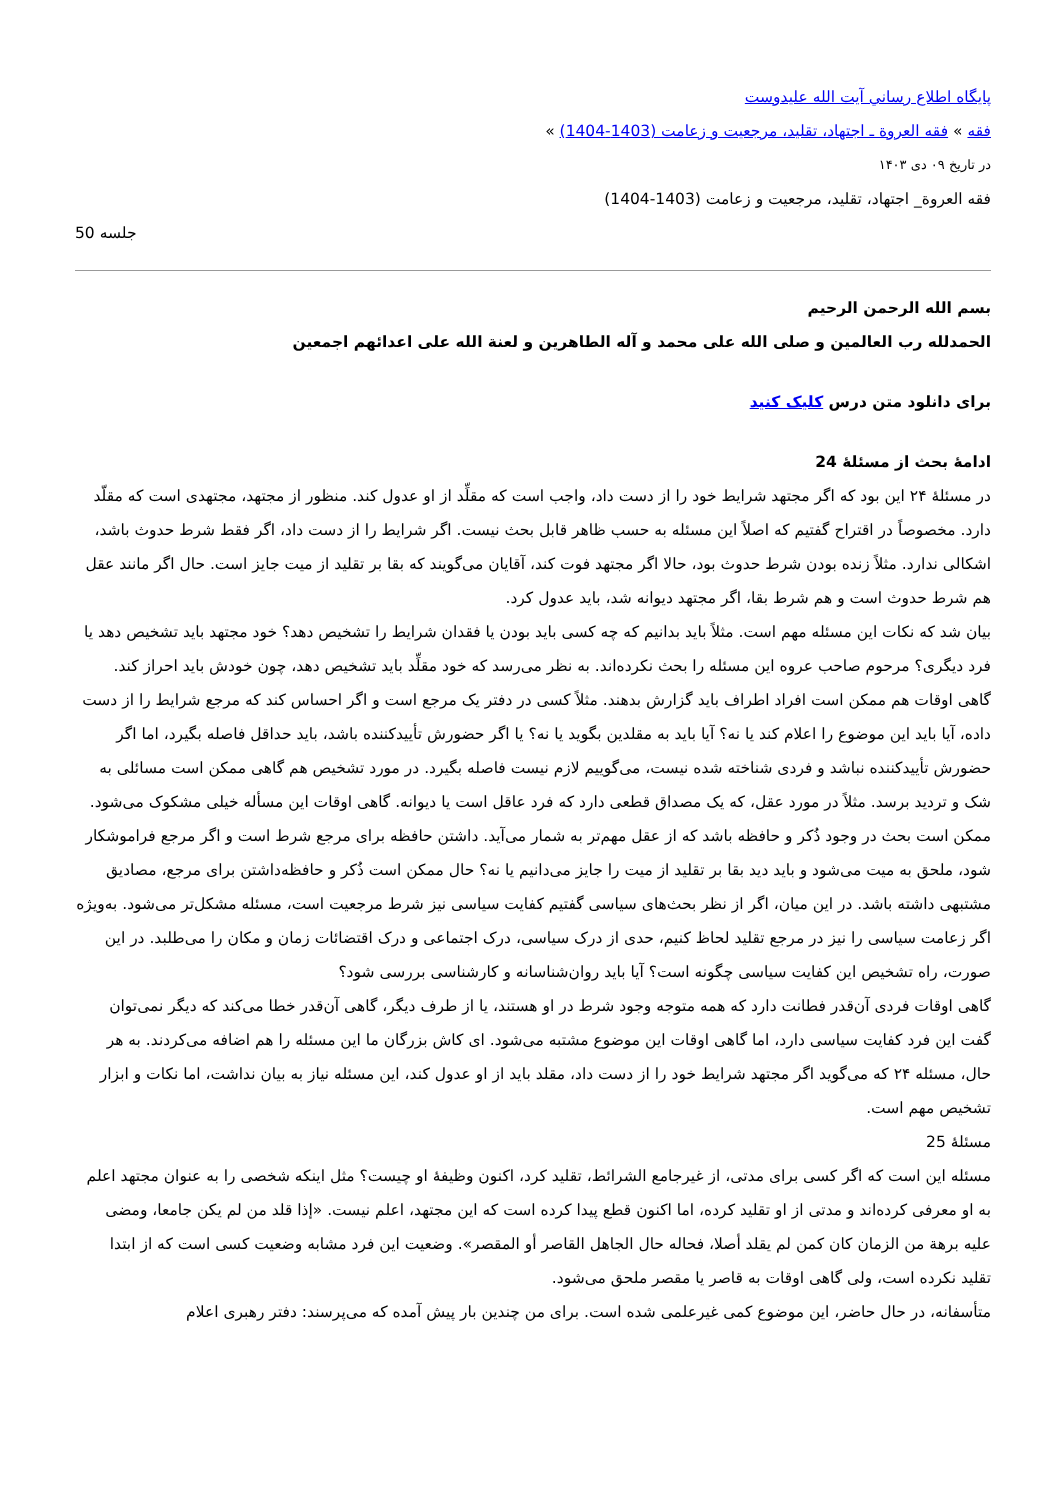پایگاه اطلاع رساني آيت الله عليدوست
فقه » فقه العروة ـ اجتهاد، تقلید، مرجعیت و زعامت (1403-1404) »
در تاریخ ۰۹ دی ۱۴۰۳
فقه العروة_ اجتهاد، تقلید، مرجعیت و زعامت (1403-1404)
جلسه 50
بسم الله الرحمن الرحیم
الحمدلله رب العالمین و صلی الله علی محمد و آله الطاهرین و لعنة الله علی اعدائهم اجمعین
برای دانلود متن درس کلیک کنید
ادامهٔ بحث از مسئلهٔ 24
در مسئلهٔ ۲۴ این بود که اگر مجتهد شرایط خود را از دست داد، واجب است که مقلِّد از او عدول کند. منظور از مجتهد، مجتهدی است که مقلّد دارد. مخصوصاً در اقتراح گفتیم که اصلاً این مسئله به حسب ظاهر قابل بحث نیست. اگر شرایط را از دست داد، اگر فقط شرط حدوث باشد، اشکالی ندارد. مثلاً زنده بودن شرط حدوث بود، حالا اگر مجتهد فوت کند، آقایان می‌گویند که بقا بر تقلید از میت جایز است. حال اگر مانند عقل هم شرط حدوث است و هم شرط بقا، اگر مجتهد دیوانه شد، باید عدول کرد.
بیان شد که نکات این مسئله مهم است. مثلاً باید بدانیم که چه کسی باید بودن یا فقدان شرایط را تشخیص دهد؟ خود مجتهد باید تشخیص دهد یا فرد دیگری؟ مرحوم صاحب عروه این مسئله را بحث نکرده‌اند. به نظر می‌رسد که خود مقلِّد باید تشخیص دهد، چون خودش باید احراز کند.
گاهی اوقات هم ممکن است افراد اطراف باید گزارش بدهند. مثلاً کسی در دفتر یک مرجع است و اگر احساس کند که مرجع شرایط را از دست داده، آیا باید این موضوع را اعلام کند یا نه؟ آیا باید به مقلدین بگوید یا نه؟ یا اگر حضورش تأییدکننده باشد، باید حداقل فاصله بگیرد، اما اگر حضورش تأییدکننده نباشد و فردی شناخته شده نیست، می‌گوییم لازم نیست فاصله بگیرد. در مورد تشخیص هم گاهی ممکن است مسائلی به شک و تردید برسد. مثلاً در مورد عقل، که یک مصداق قطعی دارد که فرد عاقل است یا دیوانه. گاهی اوقات این مسأله خیلی مشکوک می‌شود. ممکن است بحث در وجود ذُکر و حافظه باشد که از عقل مهم‌تر به شمار می‌آید. داشتن حافظه برای مرجع شرط است و اگر مرجع فراموشکار شود، ملحق به میت می‌شود و باید دید بقا بر تقلید از میت را جایز می‌دانیم یا نه؟ حال ممکن است ذُکر و حافظه‌داشتن برای مرجع، مصادیق مشتبهی داشته باشد. در این میان، اگر از نظر بحث‌های سیاسی گفتیم کفایت سیاسی نیز شرط مرجعیت است، مسئله مشکل‌تر می‌شود. به‌ویژه اگر زعامت سیاسی را نیز در مرجع تقلید لحاظ کنیم، حدی از درک سیاسی، درک اجتماعی و درک اقتضائات زمان و مکان را می‌طلبد. در این صورت، راه تشخیص این کفایت سیاسی چگونه است؟ آیا باید روان‌شناسانه و کارشناسی بررسی شود؟
گاهی اوقات فردی آن‌قدر فطانت دارد که همه متوجه وجود شرط در او هستند، یا از طرف دیگر، گاهی آن‌قدر خطا می‌کند که دیگر نمی‌توان گفت این فرد کفایت سیاسی دارد، اما گاهی اوقات این موضوع مشتبه می‌شود. ای کاش بزرگان ما این مسئله را هم اضافه می‌کردند. به هر حال، مسئله ۲۴ که می‌گوید اگر مجتهد شرایط خود را از دست داد، مقلد باید از او عدول کند، این مسئله نیاز به بیان نداشت، اما نکات و ابزار تشخیص مهم است.
مسئلهٔ 25
مسئله این است که اگر کسی برای مدتی، از غیرجامع الشرائط، تقلید کرد، اکنون وظیفهٔ او چیست؟ مثل اینکه شخصی را به عنوان مجتهد اعلم به او معرفی کرده‌اند و مدتی از او تقلید کرده، اما اکنون قطع پیدا کرده است که این مجتهد، اعلم نیست. «إذا قلد من لم یکن جامعا، ومضی علیه برهة من الزمان کان کمن لم یقلد أصلا، فحاله حال الجاهل القاصر أو المقصر». وضعیت این فرد مشابه وضعیت کسی است که از ابتدا تقلید نکرده است، ولی گاهی اوقات به قاصر یا مقصر ملحق می‌شود.
متأسفانه، در حال حاضر، این موضوع کمی غیرعلمی شده است. برای من چندین بار پیش آمده که می‌پرسند: دفتر رهبری اعلام